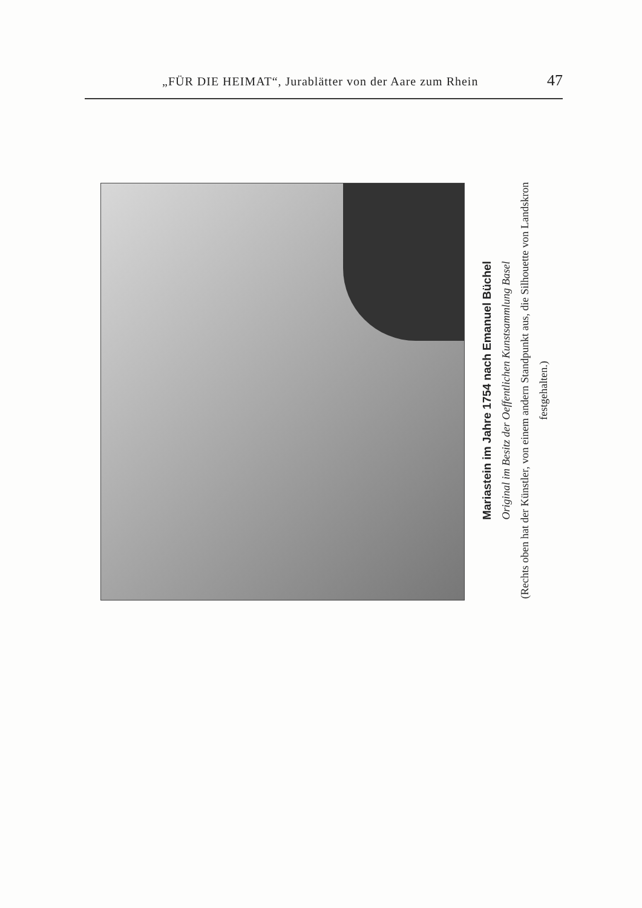„FÜR DIE HEIMAT“, Jurablätter von der Aare zum Rhein 47
Mariastein im Jahre 1754 nach Emanuel Büchel
Original im Besitz der Oeffentlichen Kunstsammlung Basel
(Rechts oben hat der Künstler, von einem andern Standpunkt aus, die Silhouette von Landskron festgehalten.)